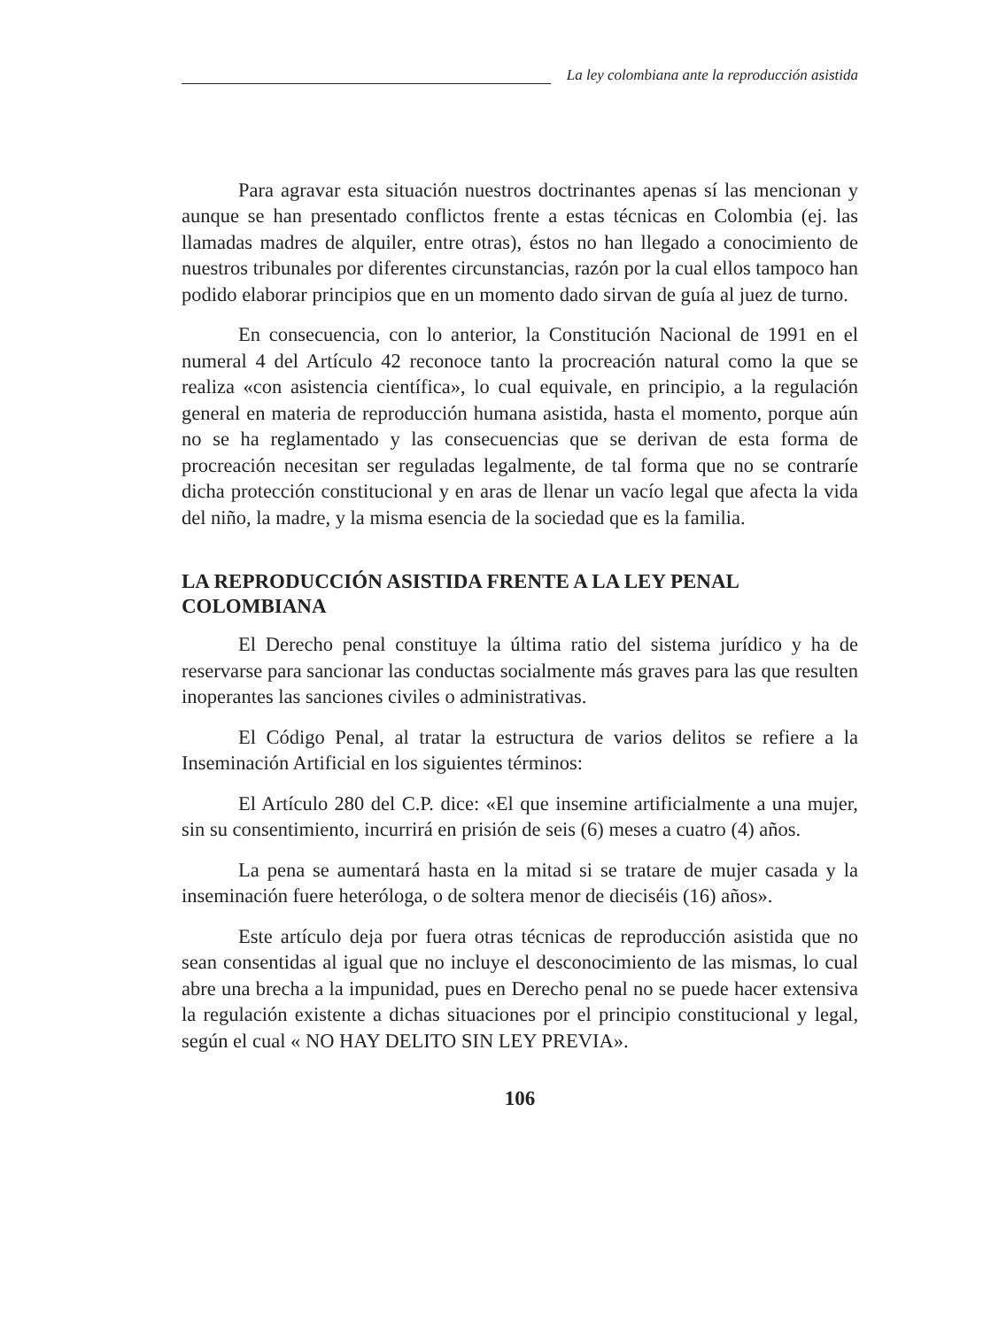La ley colombiana ante la reproducción asistida
Para agravar esta situación nuestros doctrinantes apenas sí las mencionan y aunque se han presentado conflictos frente a estas técnicas en Colombia (ej. las llamadas madres de alquiler, entre otras), éstos no han llegado a conocimiento de nuestros tribunales por diferentes circunstancias, razón por la cual ellos tampoco han podido elaborar principios que en un momento dado sirvan de guía al juez de turno.
En consecuencia, con lo anterior, la Constitución Nacional de 1991 en el numeral 4 del Artículo 42 reconoce tanto la procreación natural como la que se realiza «con asistencia científica», lo cual equivale, en principio, a la regulación general en materia de reproducción humana asistida, hasta el momento, porque aún no se ha reglamentado y las consecuencias que se derivan de esta forma de procreación necesitan ser reguladas legalmente, de tal forma que no se contraríe dicha protección constitucional y en aras de llenar un vacío legal que afecta la vida del niño, la madre, y la misma esencia de la sociedad que es la familia.
LA REPRODUCCIÓN ASISTIDA FRENTE A LA LEY PENAL COLOMBIANA
El Derecho penal constituye la última ratio del sistema jurídico y ha de reservarse para sancionar las conductas socialmente más graves para las que resulten inoperantes las sanciones civiles o administrativas.
El Código Penal, al tratar la estructura de varios delitos se refiere a la Inseminación Artificial en los siguientes términos:
El Artículo 280 del C.P. dice: «El que insemine artificialmente a una mujer, sin su consentimiento, incurrirá en prisión de seis (6) meses a cuatro (4) años.
La pena se aumentará hasta en la mitad si se tratare de mujer casada y la inseminación fuere heteróloga, o de soltera menor de dieciséis (16) años».
Este artículo deja por fuera otras técnicas de reproducción asistida que no sean consentidas al igual que no incluye el desconocimiento de las mismas, lo cual abre una brecha a la impunidad, pues en Derecho penal no se puede hacer extensiva la regulación existente a dichas situaciones por el principio constitucional y legal, según el cual « NO HAY DELITO SIN LEY PREVIA».
106